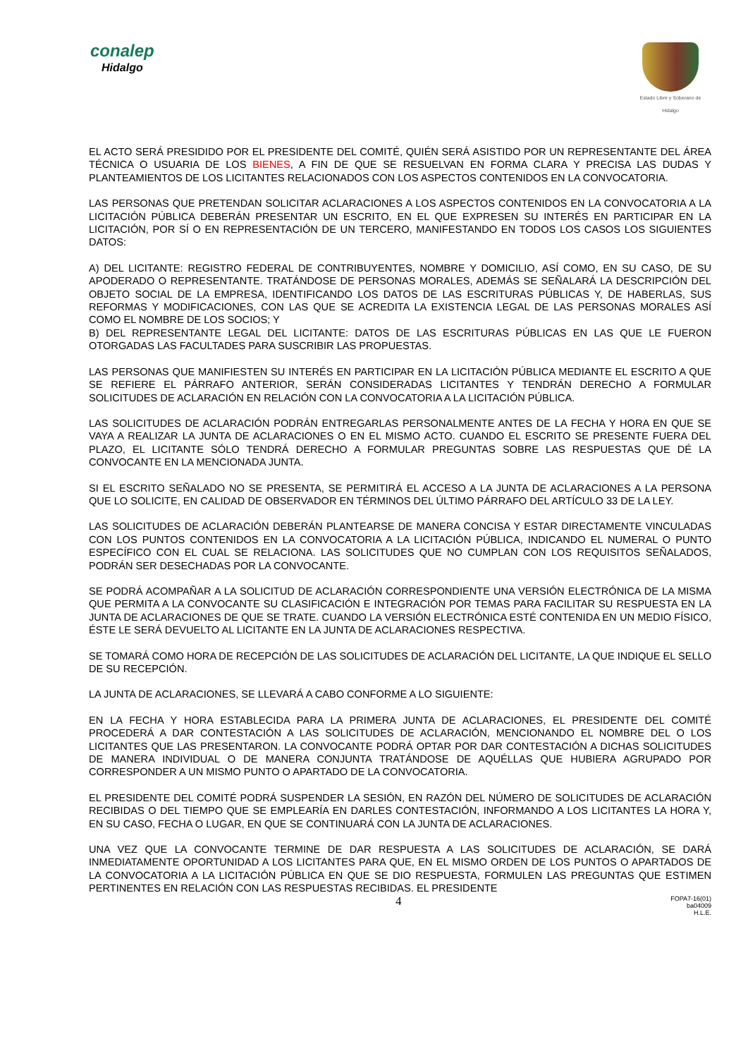conalep
Hidalgo
Estado Libre y Soberano de Hidalgo
EL ACTO SERÁ PRESIDIDO POR EL PRESIDENTE DEL COMITÉ, QUIÉN SERÁ ASISTIDO POR UN REPRESENTANTE DEL ÁREA TÉCNICA O USUARIA DE LOS BIENES, A FIN DE QUE SE RESUELVAN EN FORMA CLARA Y PRECISA LAS DUDAS Y PLANTEAMIENTOS DE LOS LICITANTES RELACIONADOS CON LOS ASPECTOS CONTENIDOS EN LA CONVOCATORIA.
LAS PERSONAS QUE PRETENDAN SOLICITAR ACLARACIONES A LOS ASPECTOS CONTENIDOS EN LA CONVOCATORIA A LA LICITACIÓN PÚBLICA DEBERÁN PRESENTAR UN ESCRITO, EN EL QUE EXPRESEN SU INTERÉS EN PARTICIPAR EN LA LICITACIÓN, POR SÍ O EN REPRESENTACIÓN DE UN TERCERO, MANIFESTANDO EN TODOS LOS CASOS LOS SIGUIENTES DATOS:
A) DEL LICITANTE: REGISTRO FEDERAL DE CONTRIBUYENTES, NOMBRE Y DOMICILIO, ASÍ COMO, EN SU CASO, DE SU APODERADO O REPRESENTANTE. TRATÁNDOSE DE PERSONAS MORALES, ADEMÁS SE SEÑALARÁ LA DESCRIPCIÓN DEL OBJETO SOCIAL DE LA EMPRESA, IDENTIFICANDO LOS DATOS DE LAS ESCRITURAS PÚBLICAS Y, DE HABERLAS, SUS REFORMAS Y MODIFICACIONES, CON LAS QUE SE ACREDITA LA EXISTENCIA LEGAL DE LAS PERSONAS MORALES ASÍ COMO EL NOMBRE DE LOS SOCIOS; Y
B) DEL REPRESENTANTE LEGAL DEL LICITANTE: DATOS DE LAS ESCRITURAS PÚBLICAS EN LAS QUE LE FUERON OTORGADAS LAS FACULTADES PARA SUSCRIBIR LAS PROPUESTAS.
LAS PERSONAS QUE MANIFIESTEN SU INTERÉS EN PARTICIPAR EN LA LICITACIÓN PÚBLICA MEDIANTE EL ESCRITO A QUE SE REFIERE EL PÁRRAFO ANTERIOR, SERÁN CONSIDERADAS LICITANTES Y TENDRÁN DERECHO A FORMULAR SOLICITUDES DE ACLARACIÓN EN RELACIÓN CON LA CONVOCATORIA A LA LICITACIÓN PÚBLICA.
LAS SOLICITUDES DE ACLARACIÓN PODRÁN ENTREGARLAS PERSONALMENTE ANTES DE LA FECHA Y HORA EN QUE SE VAYA A REALIZAR LA JUNTA DE ACLARACIONES O EN EL MISMO ACTO. CUANDO EL ESCRITO SE PRESENTE FUERA DEL PLAZO, EL LICITANTE SÓLO TENDRÁ DERECHO A FORMULAR PREGUNTAS SOBRE LAS RESPUESTAS QUE DÉ LA CONVOCANTE EN LA MENCIONADA JUNTA.
SI EL ESCRITO SEÑALADO NO SE PRESENTA, SE PERMITIRÁ EL ACCESO A LA JUNTA DE ACLARACIONES A LA PERSONA QUE LO SOLICITE, EN CALIDAD DE OBSERVADOR EN TÉRMINOS DEL ÚLTIMO PÁRRAFO DEL ARTÍCULO 33 DE LA LEY.
LAS SOLICITUDES DE ACLARACIÓN DEBERÁN PLANTEARSE DE MANERA CONCISA Y ESTAR DIRECTAMENTE VINCULADAS CON LOS PUNTOS CONTENIDOS EN LA CONVOCATORIA A LA LICITACIÓN PÚBLICA, INDICANDO EL NUMERAL O PUNTO ESPECÍFICO CON EL CUAL SE RELACIONA. LAS SOLICITUDES QUE NO CUMPLAN CON LOS REQUISITOS SEÑALADOS, PODRÁN SER DESECHADAS POR LA CONVOCANTE.
SE PODRÁ ACOMPAÑAR A LA SOLICITUD DE ACLARACIÓN CORRESPONDIENTE UNA VERSIÓN ELECTRÓNICA DE LA MISMA QUE PERMITA A LA CONVOCANTE SU CLASIFICACIÓN E INTEGRACIÓN POR TEMAS PARA FACILITAR SU RESPUESTA EN LA JUNTA DE ACLARACIONES DE QUE SE TRATE. CUANDO LA VERSIÓN ELECTRÓNICA ESTÉ CONTENIDA EN UN MEDIO FÍSICO, ÉSTE LE SERÁ DEVUELTO AL LICITANTE EN LA JUNTA DE ACLARACIONES RESPECTIVA.
SE TOMARÁ COMO HORA DE RECEPCIÓN DE LAS SOLICITUDES DE ACLARACIÓN DEL LICITANTE, LA QUE INDIQUE EL SELLO DE SU RECEPCIÓN.
LA JUNTA DE ACLARACIONES, SE LLEVARÁ A CABO CONFORME A LO SIGUIENTE:
EN LA FECHA Y HORA ESTABLECIDA PARA LA PRIMERA JUNTA DE ACLARACIONES, EL PRESIDENTE DEL COMITÉ PROCEDERÁ A DAR CONTESTACIÓN A LAS SOLICITUDES DE ACLARACIÓN, MENCIONANDO EL NOMBRE DEL O LOS LICITANTES QUE LAS PRESENTARON. LA CONVOCANTE PODRÁ OPTAR POR DAR CONTESTACIÓN A DICHAS SOLICITUDES DE MANERA INDIVIDUAL O DE MANERA CONJUNTA TRATÁNDOSE DE AQUÉLLAS QUE HUBIERA AGRUPADO POR CORRESPONDER A UN MISMO PUNTO O APARTADO DE LA CONVOCATORIA.
EL PRESIDENTE DEL COMITÉ PODRÁ SUSPENDER LA SESIÓN, EN RAZÓN DEL NÚMERO DE SOLICITUDES DE ACLARACIÓN RECIBIDAS O DEL TIEMPO QUE SE EMPLEARÍA EN DARLES CONTESTACIÓN, INFORMANDO A LOS LICITANTES LA HORA Y, EN SU CASO, FECHA O LUGAR, EN QUE SE CONTINUARÁ CON LA JUNTA DE ACLARACIONES.
UNA VEZ QUE LA CONVOCANTE TERMINE DE DAR RESPUESTA A LAS SOLICITUDES DE ACLARACIÓN, SE DARÁ INMEDIATAMENTE OPORTUNIDAD A LOS LICITANTES PARA QUE, EN EL MISMO ORDEN DE LOS PUNTOS O APARTADOS DE LA CONVOCATORIA A LA LICITACIÓN PÚBLICA EN QUE SE DIO RESPUESTA, FORMULEN LAS PREGUNTAS QUE ESTIMEN PERTINENTES EN RELACIÓN CON LAS RESPUESTAS RECIBIDAS. EL PRESIDENTE
4
FOPA7-16(01)
ba04009
H.L.E.